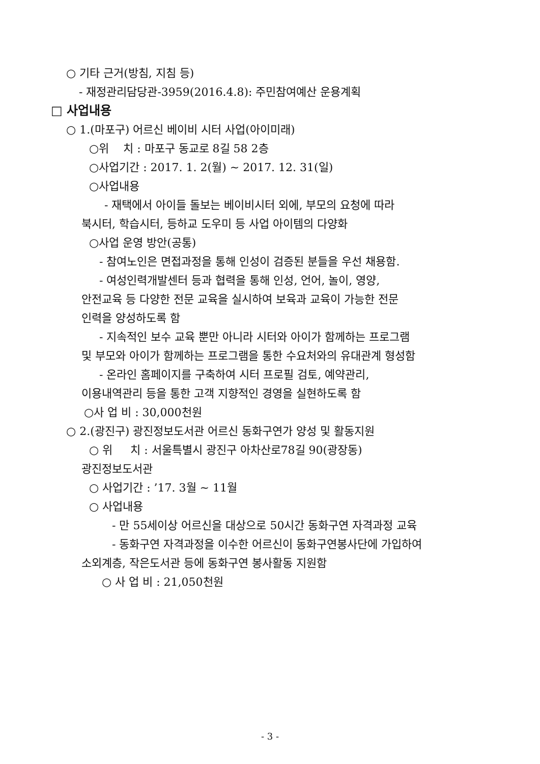○ 기타 근거(방침, 지침 등)
- 재정관리담당관-3959(2016.4.8): 주민참여예산 운용계획
□ 사업내용
○ 1.(마포구) 어르신 베이비 시터 사업(아이미래)
○위 치 : 마포구 동교로 8길 58 2층
○사업기간 : 2017. 1. 2(월) ~ 2017. 12. 31(일)
○사업내용
- 재택에서 아이들 돌보는 베이비시터 외에, 부모의 요청에 따라
북시터, 학습시터, 등하교 도우미 등 사업 아이템의 다양화
○사업 운영 방안(공통)
- 참여노인은 면접과정을 통해 인성이 검증된 분들을 우선 채용함.
- 여성인력개발센터 등과 협력을 통해 인성, 언어, 놀이, 영양,
안전교육 등 다양한 전문 교육을 실시하여 보육과 교육이 가능한 전문
인력을 양성하도록 함
- 지속적인 보수 교육 뿐만 아니라 시터와 아이가 함께하는 프로그램
및 부모와 아이가 함께하는 프로그램을 통한 수요처와의 유대관계 형성함
- 온라인 홈페이지를 구축하여 시터 프로필 검토, 예약관리,
이용내역관리 등을 통한 고객 지향적인 경영을 실현하도록 함
○사 업 비 : 30,000천원
○ 2.(광진구) 광진정보도서관 어르신 동화구연가 양성 및 활동지원
○ 위 치 : 서울특별시 광진구 아차산로78길 90(광장동)
광진정보도서관
○ 사업기간 : ’17. 3월 ~ 11월
○ 사업내용
- 만 55세이상 어르신을 대상으로 50시간 동화구연 자격과정 교육
- 동화구연 자격과정을 이수한 어르신이 동화구연봉사단에 가입하여
소외계층, 작은도서관 등에 동화구연 봉사활동 지원함
○ 사 업 비 : 21,050천원
- 3 -